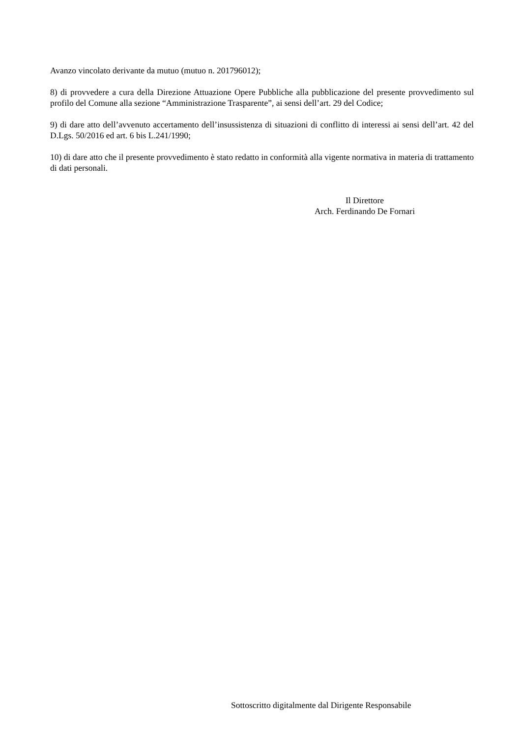Avanzo vincolato derivante da mutuo (mutuo n. 201796012);
8) di provvedere a cura della Direzione Attuazione Opere Pubbliche alla pubblicazione del presente provvedimento sul profilo del Comune alla sezione “Amministrazione Trasparente”, ai sensi dell’art. 29 del Codice;
9) di dare atto dell’avvenuto accertamento dell’insussistenza di situazioni di conflitto di interessi ai sensi dell’art. 42 del D.Lgs. 50/2016 ed art. 6 bis L.241/1990;
10) di dare atto che il presente provvedimento è stato redatto in conformità alla vigente normativa in materia di trattamento di dati personali.
Il Direttore
Arch. Ferdinando De Fornari
Sottoscritto digitalmente dal Dirigente Responsabile